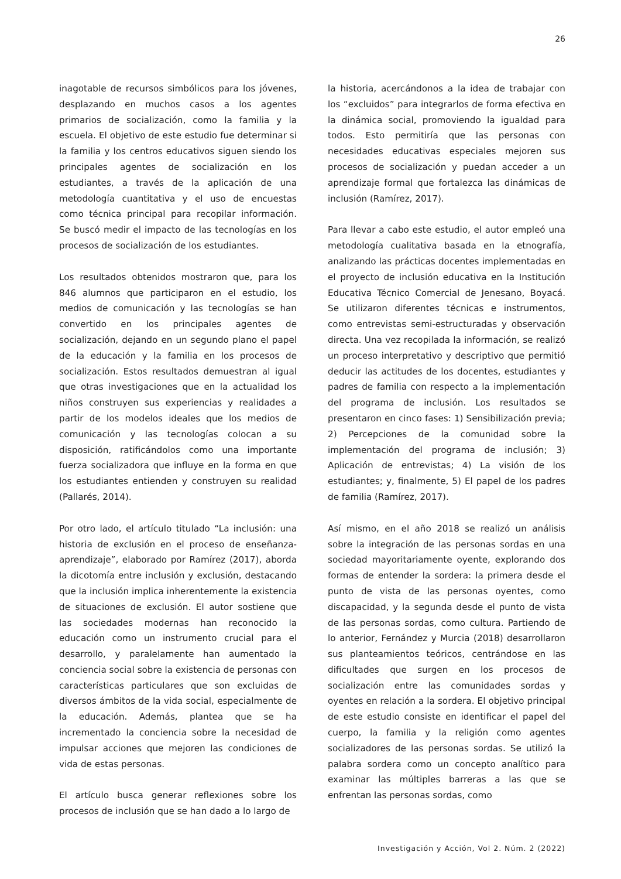26
inagotable de recursos simbólicos para los jóvenes, desplazando en muchos casos a los agentes primarios de socialización, como la familia y la escuela. El objetivo de este estudio fue determinar si la familia y los centros educativos siguen siendo los principales agentes de socialización en los estudiantes, a través de la aplicación de una metodología cuantitativa y el uso de encuestas como técnica principal para recopilar información. Se buscó medir el impacto de las tecnologías en los procesos de socialización de los estudiantes.
Los resultados obtenidos mostraron que, para los 846 alumnos que participaron en el estudio, los medios de comunicación y las tecnologías se han convertido en los principales agentes de socialización, dejando en un segundo plano el papel de la educación y la familia en los procesos de socialización. Estos resultados demuestran al igual que otras investigaciones que en la actualidad los niños construyen sus experiencias y realidades a partir de los modelos ideales que los medios de comunicación y las tecnologías colocan a su disposición, ratificándolos como una importante fuerza socializadora que influye en la forma en que los estudiantes entienden y construyen su realidad (Pallarés, 2014).
Por otro lado, el artículo titulado “La inclusión: una historia de exclusión en el proceso de enseñanza-aprendizaje”, elaborado por Ramírez (2017), aborda la dicotomía entre inclusión y exclusión, destacando que la inclusión implica inherentemente la existencia de situaciones de exclusión. El autor sostiene que las sociedades modernas han reconocido la educación como un instrumento crucial para el desarrollo, y paralelamente han aumentado la conciencia social sobre la existencia de personas con características particulares que son excluidas de diversos ámbitos de la vida social, especialmente de la educación. Además, plantea que se ha incrementado la conciencia sobre la necesidad de impulsar acciones que mejoren las condiciones de vida de estas personas.
El artículo busca generar reflexiones sobre los procesos de inclusión que se han dado a lo largo de
la historia, acercándonos a la idea de trabajar con los “excluidos” para integrarlos de forma efectiva en la dinámica social, promoviendo la igualdad para todos. Esto permitiría que las personas con necesidades educativas especiales mejoren sus procesos de socialización y puedan acceder a un aprendizaje formal que fortalezca las dinámicas de inclusión (Ramírez, 2017).
Para llevar a cabo este estudio, el autor empleó una metodología cualitativa basada en la etnografía, analizando las prácticas docentes implementadas en el proyecto de inclusión educativa en la Institución Educativa Técnico Comercial de Jenesano, Boyacá. Se utilizaron diferentes técnicas e instrumentos, como entrevistas semi-estructuradas y observación directa. Una vez recopilada la información, se realizó un proceso interpretativo y descriptivo que permitió deducir las actitudes de los docentes, estudiantes y padres de familia con respecto a la implementación del programa de inclusión. Los resultados se presentaron en cinco fases: 1) Sensibilización previa; 2) Percepciones de la comunidad sobre la implementación del programa de inclusión; 3) Aplicación de entrevistas; 4) La visión de los estudiantes; y, finalmente, 5) El papel de los padres de familia (Ramírez, 2017).
Así mismo, en el año 2018 se realizó un análisis sobre la integración de las personas sordas en una sociedad mayoritariamente oyente, explorando dos formas de entender la sordera: la primera desde el punto de vista de las personas oyentes, como discapacidad, y la segunda desde el punto de vista de las personas sordas, como cultura. Partiendo de lo anterior, Fernández y Murcia (2018) desarrollaron sus planteamientos teóricos, centrándose en las dificultades que surgen en los procesos de socialización entre las comunidades sordas y oyentes en relación a la sordera. El objetivo principal de este estudio consiste en identificar el papel del cuerpo, la familia y la religión como agentes socializadores de las personas sordas. Se utilizó la palabra sordera como un concepto analítico para examinar las múltiples barreras a las que se enfrentan las personas sordas, como
Investigación y Acción, Vol 2. Núm. 2 (2022)